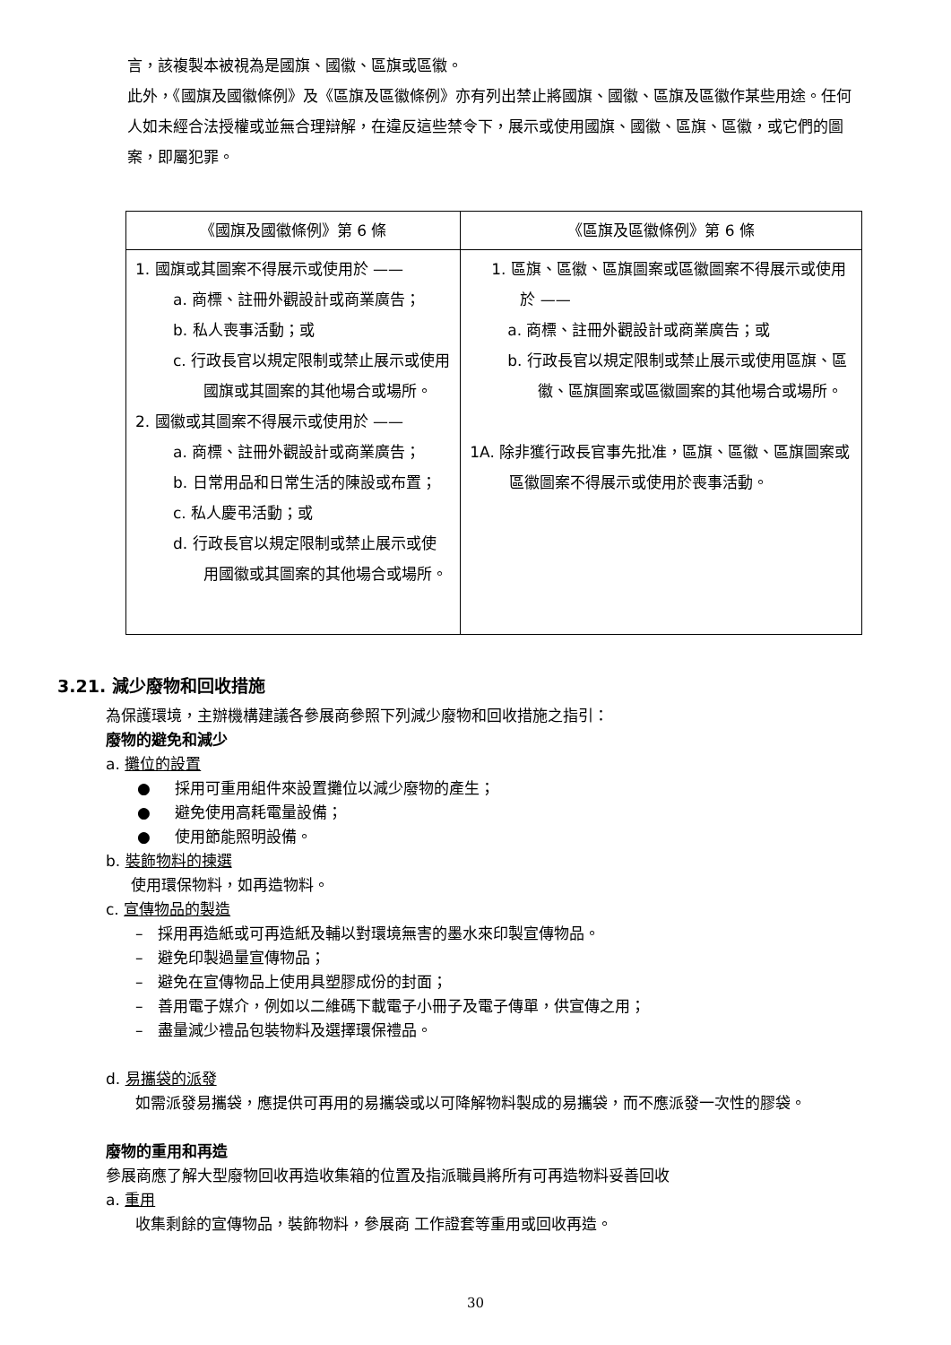言，該複製本被視為是國旗、國徽、區旗或區徽。
此外，《國旗及國徽條例》及《區旗及區徽條例》亦有列出禁止將國旗、國徽、區旗及區徽作某些用途。任何人如未經合法授權或並無合理辯解，在違反這些禁令下，展示或使用國旗、國徽、區旗、區徽，或它們的圖案，即屬犯罪。
| 《國旗及國徽條例》第 6 條 | 《區旗及區徽條例》第 6 條 |
| --- | --- |
| 1. 國旗或其圖案不得展示或使用於 —— a. 商標、註冊外觀設計或商業廣告； b. 私人喪事活動；或 c. 行政長官以規定限制或禁止展示或使用國旗或其圖案的其他場合或場所。 2. 國徽或其圖案不得展示或使用於 —— a. 商標、註冊外觀設計或商業廣告； b. 日常用品和日常生活的陳設或布置； c. 私人慶弔活動；或 d. 行政長官以規定限制或禁止展示或使用國徽或其圖案的其他場合或場所。 | 1. 區旗、區徽、區旗圖案或區徽圖案不得展示或使用於 —— a. 商標、註冊外觀設計或商業廣告；或 b. 行政長官以規定限制或禁止展示或使用區旗、區徽、區旗圖案或區徽圖案的其他場合或場所。 1A. 除非獲行政長官事先批准，區旗、區徽、區旗圖案或區徽圖案不得展示或使用於喪事活動。 |
3.21. 減少廢物和回收措施
為保護環境，主辦機構建議各參展商參照下列減少廢物和回收措施之指引：
廢物的避免和減少
a. 攤位的設置
● 採用可重用組件來設置攤位以減少廢物的產生；
● 避免使用高耗電量設備；
● 使用節能照明設備。
b. 裝飾物料的揀選
使用環保物料，如再造物料。
c. 宣傳物品的製造
– 採用再造紙或可再造紙及輔以對環境無害的墨水來印製宣傳物品。
– 避免印製過量宣傳物品；
– 避免在宣傳物品上使用具塑膠成份的封面；
– 善用電子媒介，例如以二維碼下載電子小冊子及電子傳單，供宣傳之用；
– 盡量減少禮品包裝物料及選擇環保禮品。
d. 易攜袋的派發
如需派發易攜袋，應提供可再用的易攜袋或以可降解物料製成的易攜袋，而不應派發一次性的膠袋。
廢物的重用和再造
參展商應了解大型廢物回收再造收集箱的位置及指派職員將所有可再造物料妥善回收
a. 重用
收集剩餘的宣傳物品，裝飾物料，參展商 工作證套等重用或回收再造。
30